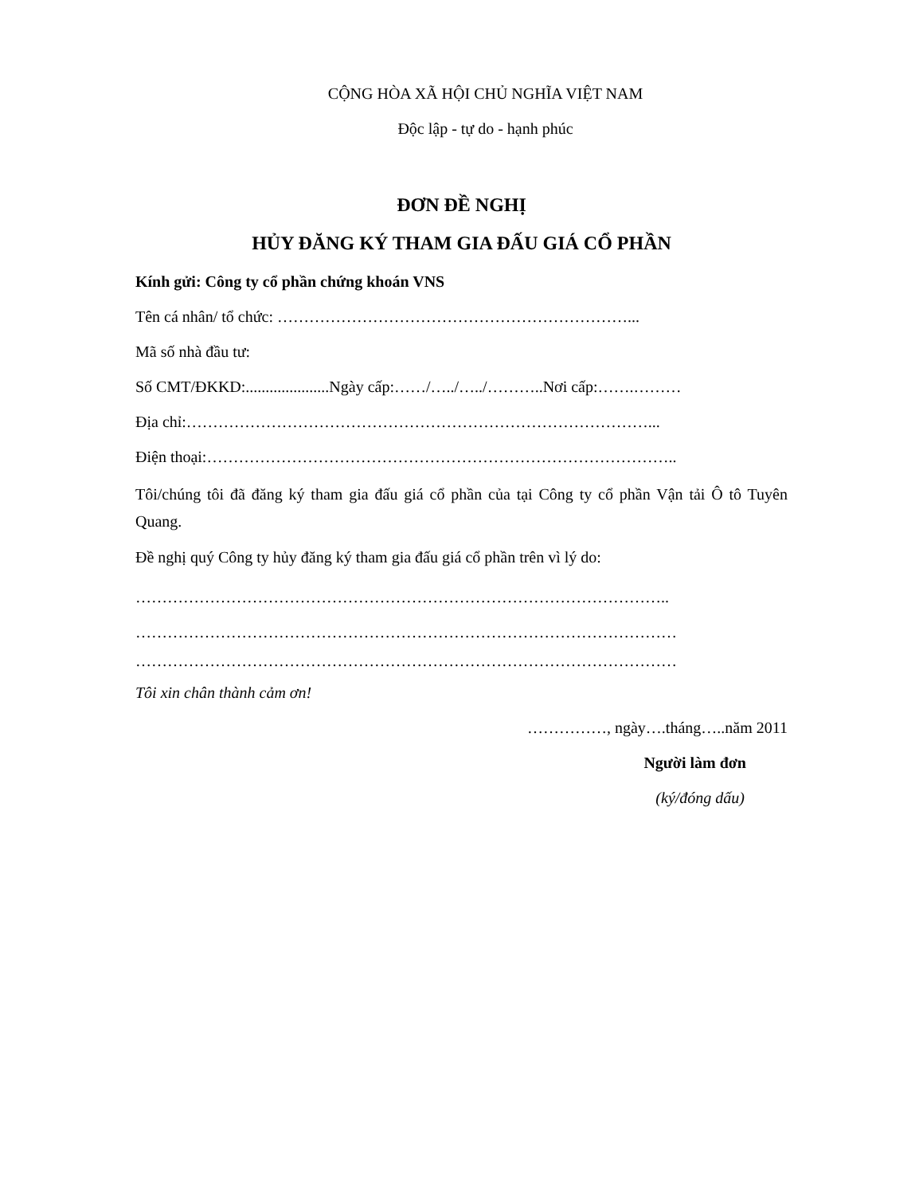CỘNG HÒA XÃ HỘI CHỦ NGHĨA VIỆT NAM
Độc lập - tự do - hạnh phúc
ĐƠN ĐỀ NGHỊ
HỦY ĐĂNG KÝ THAM GIA ĐẤU GIÁ CỔ PHẦN
Kính gửi: Công ty cổ phần chứng khoán VNS
Tên cá nhân/ tổ chức: …………………………………………………………...
Mã số nhà đầu tư:
Số CMT/ĐKKD:.....................Ngày cấp:……/…../…../………..Nơi cấp:…….………
Địa chỉ:……………………………………………………………………………...
Điện thoại:……………………………………………………………………………..
Tôi/chúng tôi đã đăng ký tham gia đấu giá cổ phần của tại Công ty cổ phần Vận tải Ô tô Tuyên Quang.
Đề nghị quý Công ty hủy đăng ký tham gia đấu giá cổ phần trên vì lý do:
………………………………………………………………………………………..
…………………………………………………………………………………………
…………………………………………………………………………………………
Tôi xin chân thành cảm ơn!
……………, ngày….tháng…..năm 2011
Người làm đơn
(ký/đóng dấu)